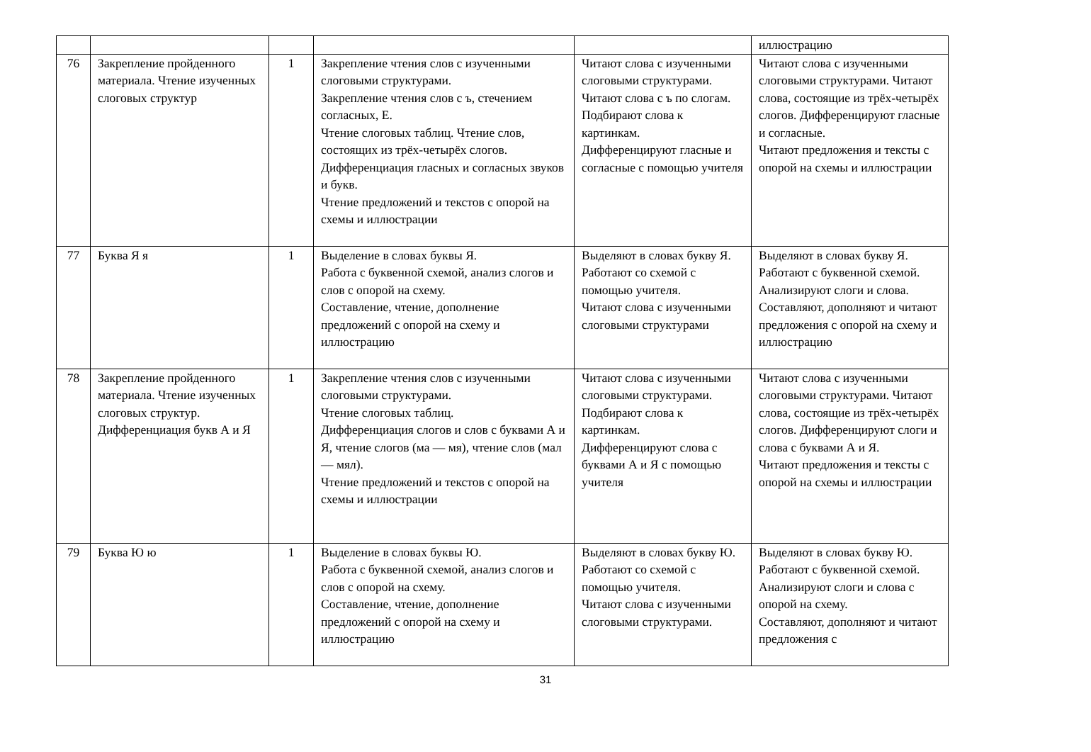| | | | | | иллюстрацию |
| 76 | Закрепление пройденного материала. Чтение изученных слоговых структур | 1 | Закрепление чтения слов с изученными слоговыми структурами. Закрепление чтения слов с ъ, стечением согласных, Е. Чтение слоговых таблиц. Чтение слов, состоящих из трёх-четырёх слогов. Дифференциация гласных и согласных звуков и букв. Чтение предложений и текстов с опорой на схемы и иллюстрации | Читают слова с изученными слоговыми структурами. Читают слова с ъ по слогам. Подбирают слова к картинкам. Дифференцируют гласные и согласные с помощью учителя | Читают слова с изученными слоговыми структурами. Читают слова, состоящие из трёх-четырёх слогов. Дифференцируют гласные и согласные. Читают предложения и тексты с опорой на схемы и иллюстрации |
| 77 | Буква Я я | 1 | Выделение в словах буквы Я. Работа с буквенной схемой, анализ слогов и слов с опорой на схему. Составление, чтение, дополнение предложений с опорой на схему и иллюстрацию | Выделяют в словах букву Я. Работают со схемой с помощью учителя. Читают слова с изученными слоговыми структурами | Выделяют в словах букву Я. Работают с буквенной схемой. Анализируют слоги и слова. Составляют, дополняют и читают предложения с опорой на схему и иллюстрацию |
| 78 | Закрепление пройденного материала. Чтение изученных слоговых структур. Дифференциация букв А и Я | 1 | Закрепление чтения слов с изученными слоговыми структурами. Чтение слоговых таблиц. Дифференциация слогов и слов с буквами А и Я, чтение слогов (ма — мя), чтение слов (мал — мял). Чтение предложений и текстов с опорой на схемы и иллюстрации | Читают слова с изученными слоговыми структурами. Подбирают слова к картинкам. Дифференцируют слова с буквами А и Я с помощью учителя | Читают слова с изученными слоговыми структурами. Читают слова, состоящие из трёх-четырёх слогов. Дифференцируют слоги и слова с буквами А и Я. Читают предложения и тексты с опорой на схемы и иллюстрации |
| 79 | Буква Ю ю | 1 | Выделение в словах буквы Ю. Работа с буквенной схемой, анализ слогов и слов с опорой на схему. Составление, чтение, дополнение предложений с опорой на схему и иллюстрацию | Выделяют в словах букву Ю. Работают со схемой с помощью учителя. Читают слова с изученными слоговыми структурами. | Выделяют в словах букву Ю. Работают с буквенной схемой. Анализируют слоги и слова с опорой на схему. Составляют, дополняют и читают предложения с |
31